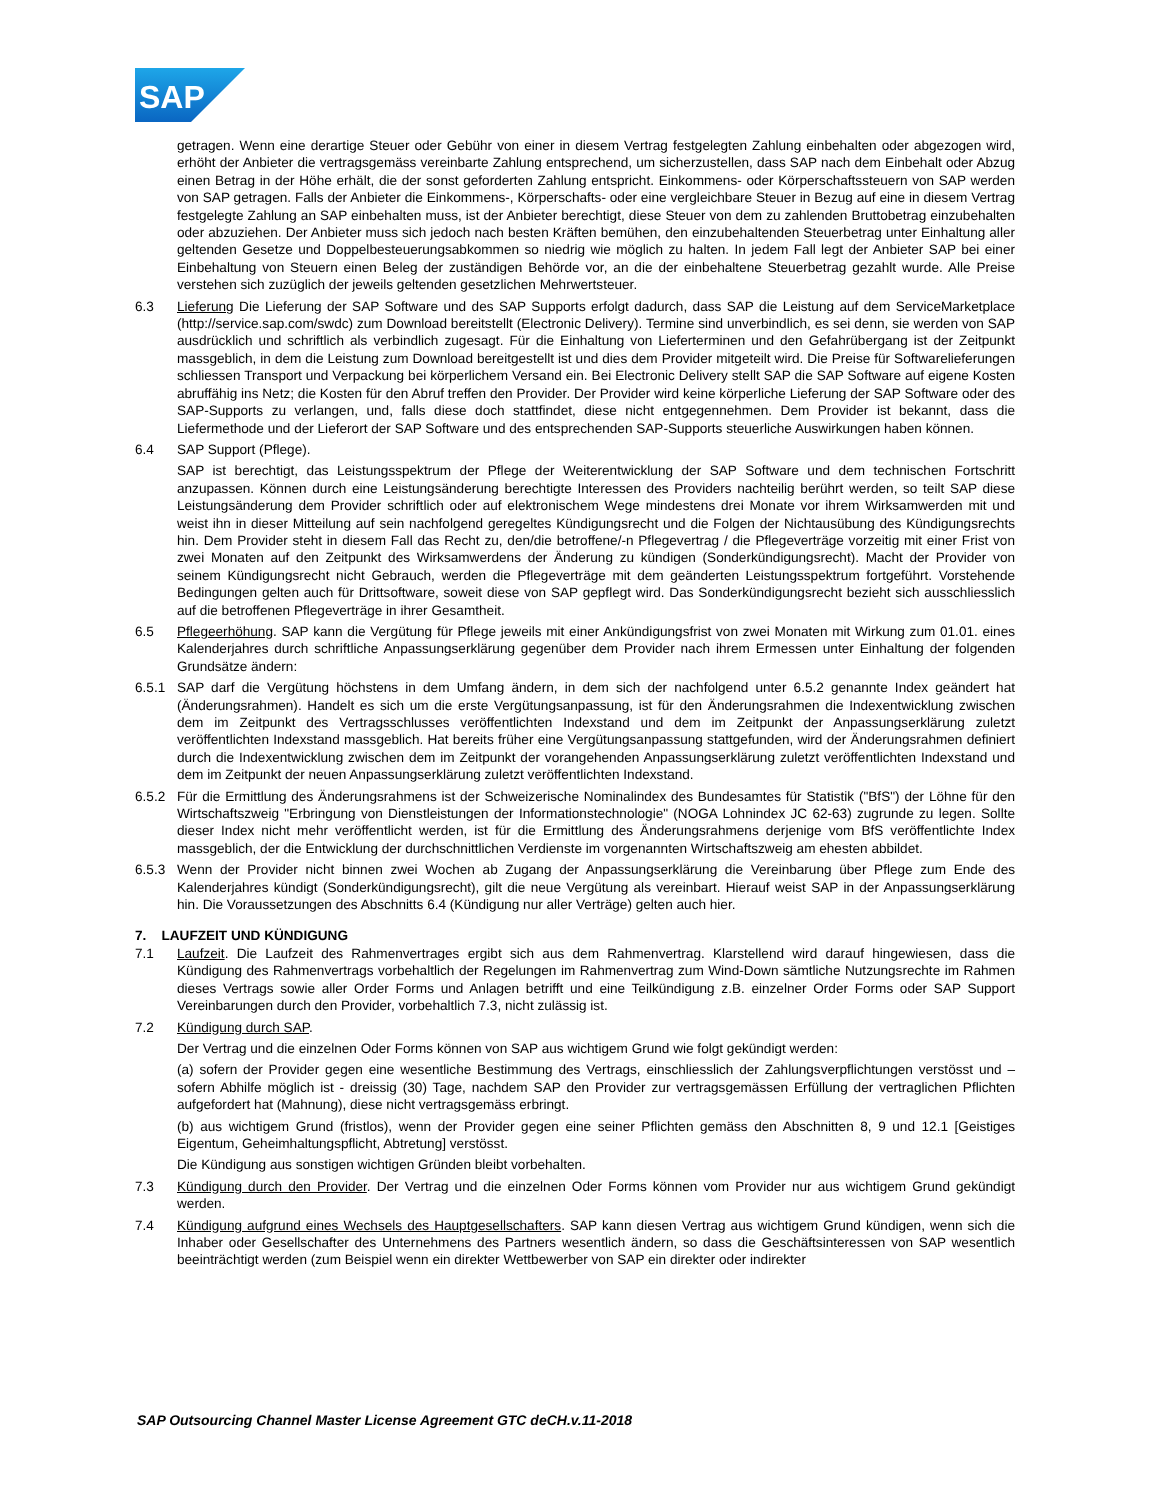SAP
getragen. Wenn eine derartige Steuer oder Gebühr von einer in diesem Vertrag festgelegten Zahlung einbehalten oder abgezogen wird, erhöht der Anbieter die vertragsgemäss vereinbarte Zahlung entsprechend, um sicherzustellen, dass SAP nach dem Einbehalt oder Abzug einen Betrag in der Höhe erhält, die der sonst geforderten Zahlung entspricht. Einkommens- oder Körperschaftssteuern von SAP werden von SAP getragen. Falls der Anbieter die Einkommens-, Körperschafts- oder eine vergleichbare Steuer in Bezug auf eine in diesem Vertrag festgelegte Zahlung an SAP einbehalten muss, ist der Anbieter berechtigt, diese Steuer von dem zu zahlenden Bruttobetrag einzubehalten oder abzuziehen. Der Anbieter muss sich jedoch nach besten Kräften bemühen, den einzubehaltenden Steuerbetrag unter Einhaltung aller geltenden Gesetze und Doppelbesteuerungsabkommen so niedrig wie möglich zu halten. In jedem Fall legt der Anbieter SAP bei einer Einbehaltung von Steuern einen Beleg der zuständigen Behörde vor, an die der einbehaltene Steuerbetrag gezahlt wurde. Alle Preise verstehen sich zuzüglich der jeweils geltenden gesetzlichen Mehrwertsteuer.
6.3 Lieferung Die Lieferung der SAP Software und des SAP Supports erfolgt dadurch, dass SAP die Leistung auf dem ServiceMarketplace (http://service.sap.com/swdc) zum Download bereitstellt (Electronic Delivery). Termine sind unverbindlich, es sei denn, sie werden von SAP ausdrücklich und schriftlich als verbindlich zugesagt. Für die Einhaltung von Lieferterminen und den Gefahrübergang ist der Zeitpunkt massgeblich, in dem die Leistung zum Download bereitgestellt ist und dies dem Provider mitgeteilt wird. Die Preise für Softwarelieferungen schliessen Transport und Verpackung bei körperlichem Versand ein. Bei Electronic Delivery stellt SAP die SAP Software auf eigene Kosten abruffähig ins Netz; die Kosten für den Abruf treffen den Provider. Der Provider wird keine körperliche Lieferung der SAP Software oder des SAP-Supports zu verlangen, und, falls diese doch stattfindet, diese nicht entgegennehmen. Dem Provider ist bekannt, dass die Liefermethode und der Lieferort der SAP Software und des entsprechenden SAP-Supports steuerliche Auswirkungen haben können.
6.4 SAP Support (Pflege).
SAP ist berechtigt, das Leistungsspektrum der Pflege der Weiterentwicklung der SAP Software und dem technischen Fortschritt anzupassen. Können durch eine Leistungsänderung berechtigte Interessen des Providers nachteilig berührt werden, so teilt SAP diese Leistungsänderung dem Provider schriftlich oder auf elektronischem Wege mindestens drei Monate vor ihrem Wirksamwerden mit und weist ihn in dieser Mitteilung auf sein nachfolgend geregeltes Kündigungsrecht und die Folgen der Nichtausübung des Kündigungsrechts hin. Dem Provider steht in diesem Fall das Recht zu, den/die betroffene/-n Pflegevertrag / die Pflegeverträge vorzeitig mit einer Frist von zwei Monaten auf den Zeitpunkt des Wirksamwerdens der Änderung zu kündigen (Sonderkündigungsrecht). Macht der Provider von seinem Kündigungsrecht nicht Gebrauch, werden die Pflegeverträge mit dem geänderten Leistungsspektrum fortgeführt. Vorstehende Bedingungen gelten auch für Drittsoftware, soweit diese von SAP gepflegt wird. Das Sonderkündigungsrecht bezieht sich ausschliesslich auf die betroffenen Pflegeverträge in ihrer Gesamtheit.
6.5 Pflegeerhöhung. SAP kann die Vergütung für Pflege jeweils mit einer Ankündigungsfrist von zwei Monaten mit Wirkung zum 01.01. eines Kalenderjahres durch schriftliche Anpassungserklärung gegenüber dem Provider nach ihrem Ermessen unter Einhaltung der folgenden Grundsätze ändern:
6.5.1 SAP darf die Vergütung höchstens in dem Umfang ändern, in dem sich der nachfolgend unter 6.5.2 genannte Index geändert hat (Änderungsrahmen). Handelt es sich um die erste Vergütungsanpassung, ist für den Änderungsrahmen die Indexentwicklung zwischen dem im Zeitpunkt des Vertragsschlusses veröffentlichten Indexstand und dem im Zeitpunkt der Anpassungserklärung zuletzt veröffentlichten Indexstand massgeblich. Hat bereits früher eine Vergütungsanpassung stattgefunden, wird der Änderungsrahmen definiert durch die Indexentwicklung zwischen dem im Zeitpunkt der vorangehenden Anpassungserklärung zuletzt veröffentlichten Indexstand und dem im Zeitpunkt der neuen Anpassungserklärung zuletzt veröffentlichten Indexstand.
6.5.2 Für die Ermittlung des Änderungsrahmens ist der Schweizerische Nominalindex des Bundesamtes für Statistik ("BfS") der Löhne für den Wirtschaftszweig "Erbringung von Dienstleistungen der Informationstechnologie" (NOGA Lohnindex JC 62-63) zugrunde zu legen. Sollte dieser Index nicht mehr veröffentlicht werden, ist für die Ermittlung des Änderungsrahmens derjenige vom BfS veröffentlichte Index massgeblich, der die Entwicklung der durchschnittlichen Verdienste im vorgenannten Wirtschaftszweig am ehesten abbildet.
6.5.3 Wenn der Provider nicht binnen zwei Wochen ab Zugang der Anpassungserklärung die Vereinbarung über Pflege zum Ende des Kalenderjahres kündigt (Sonderkündigungsrecht), gilt die neue Vergütung als vereinbart. Hierauf weist SAP in der Anpassungserklärung hin. Die Voraussetzungen des Abschnitts 6.4 (Kündigung nur aller Verträge) gelten auch hier.
7. LAUFZEIT UND KÜNDIGUNG
7.1 Laufzeit. Die Laufzeit des Rahmenvertrages ergibt sich aus dem Rahmenvertrag. Klarstellend wird darauf hingewiesen, dass die Kündigung des Rahmenvertrags vorbehaltlich der Regelungen im Rahmenvertrag zum Wind-Down sämtliche Nutzungsrechte im Rahmen dieses Vertrags sowie aller Order Forms und Anlagen betrifft und eine Teilkündigung z.B. einzelner Order Forms oder SAP Support Vereinbarungen durch den Provider, vorbehaltlich 7.3, nicht zulässig ist.
7.2 Kündigung durch SAP.
Der Vertrag und die einzelnen Oder Forms können von SAP aus wichtigem Grund wie folgt gekündigt werden:
(a) sofern der Provider gegen eine wesentliche Bestimmung des Vertrags, einschliesslich der Zahlungsverpflichtungen verstösst und – sofern Abhilfe möglich ist - dreissig (30) Tage, nachdem SAP den Provider zur vertragsgemässen Erfüllung der vertraglichen Pflichten aufgefordert hat (Mahnung), diese nicht vertragsgemäss erbringt.
(b) aus wichtigem Grund (fristlos), wenn der Provider gegen eine seiner Pflichten gemäss den Abschnitten 8, 9 und 12.1 [Geistiges Eigentum, Geheimhaltungspflicht, Abtretung] verstösst.
Die Kündigung aus sonstigen wichtigen Gründen bleibt vorbehalten.
7.3 Kündigung durch den Provider. Der Vertrag und die einzelnen Oder Forms können vom Provider nur aus wichtigem Grund gekündigt werden.
7.4 Kündigung aufgrund eines Wechsels des Hauptgesellschafters. SAP kann diesen Vertrag aus wichtigem Grund kündigen, wenn sich die Inhaber oder Gesellschafter des Unternehmens des Partners wesentlich ändern, so dass die Geschäftsinteressen von SAP wesentlich beeinträchtigt werden (zum Beispiel wenn ein direkter Wettbewerber von SAP ein direkter oder indirekter
SAP Outsourcing Channel Master License Agreement GTC deCH.v.11-2018